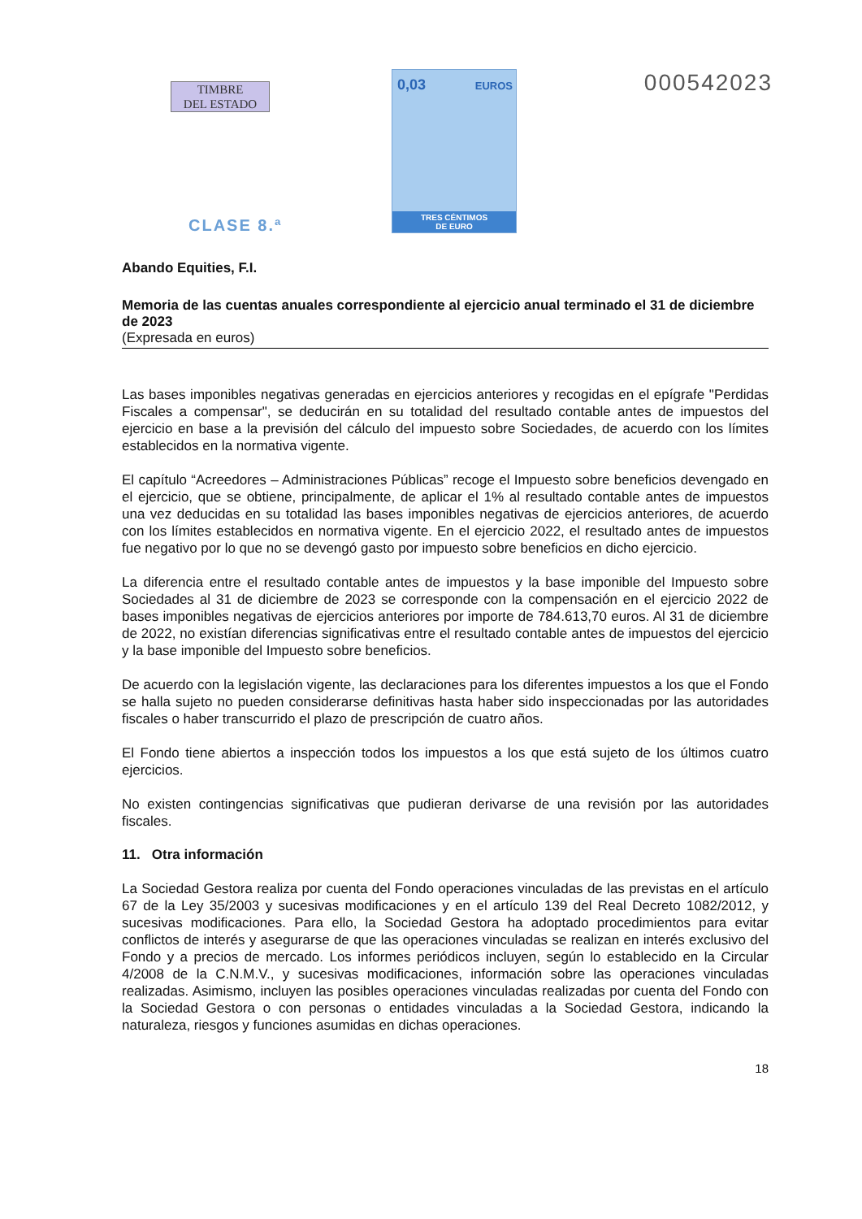TIMBRE
DEL ESTADO
CLASE 8.ª
0,03 EUROS
TRES CÉNTIMOS
DE EURO
000542023
Abando Equities, F.I.
Memoria de las cuentas anuales correspondiente al ejercicio anual terminado el 31 de diciembre de 2023
(Expresada en euros)
Las bases imponibles negativas generadas en ejercicios anteriores y recogidas en el epígrafe "Perdidas Fiscales a compensar", se deducirán en su totalidad del resultado contable antes de impuestos del ejercicio en base a la previsión del cálculo del impuesto sobre Sociedades, de acuerdo con los límites establecidos en la normativa vigente.
El capítulo “Acreedores – Administraciones Públicas” recoge el Impuesto sobre beneficios devengado en el ejercicio, que se obtiene, principalmente, de aplicar el 1% al resultado contable antes de impuestos una vez deducidas en su totalidad las bases imponibles negativas de ejercicios anteriores, de acuerdo con los límites establecidos en normativa vigente. En el ejercicio 2022, el resultado antes de impuestos fue negativo por lo que no se devengó gasto por impuesto sobre beneficios en dicho ejercicio.
La diferencia entre el resultado contable antes de impuestos y la base imponible del Impuesto sobre Sociedades al 31 de diciembre de 2023 se corresponde con la compensación en el ejercicio 2022 de bases imponibles negativas de ejercicios anteriores por importe de 784.613,70 euros. Al 31 de diciembre de 2022, no existían diferencias significativas entre el resultado contable antes de impuestos del ejercicio y la base imponible del Impuesto sobre beneficios.
De acuerdo con la legislación vigente, las declaraciones para los diferentes impuestos a los que el Fondo se halla sujeto no pueden considerarse definitivas hasta haber sido inspeccionadas por las autoridades fiscales o haber transcurrido el plazo de prescripción de cuatro años.
El Fondo tiene abiertos a inspección todos los impuestos a los que está sujeto de los últimos cuatro ejercicios.
No existen contingencias significativas que pudieran derivarse de una revisión por las autoridades fiscales.
11. Otra información
La Sociedad Gestora realiza por cuenta del Fondo operaciones vinculadas de las previstas en el artículo 67 de la Ley 35/2003 y sucesivas modificaciones y en el artículo 139 del Real Decreto 1082/2012, y sucesivas modificaciones. Para ello, la Sociedad Gestora ha adoptado procedimientos para evitar conflictos de interés y asegurarse de que las operaciones vinculadas se realizan en interés exclusivo del Fondo y a precios de mercado. Los informes periódicos incluyen, según lo establecido en la Circular 4/2008 de la C.N.M.V., y sucesivas modificaciones, información sobre las operaciones vinculadas realizadas. Asimismo, incluyen las posibles operaciones vinculadas realizadas por cuenta del Fondo con la Sociedad Gestora o con personas o entidades vinculadas a la Sociedad Gestora, indicando la naturaleza, riesgos y funciones asumidas en dichas operaciones.
18